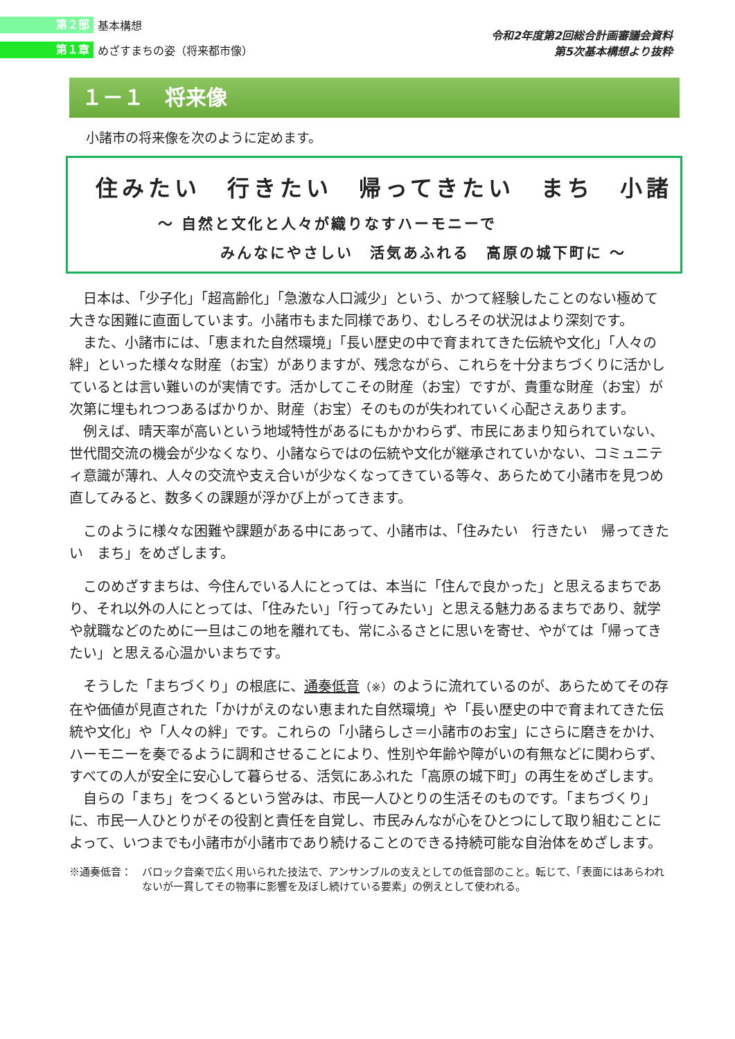第２部 基本構想
第１章 めざすまちの姿（将来都市像）
令和2年度第2回総合計画審議会資料
第5次基本構想より抜粋
１－１　将来像
小諸市の将来像を次のように定めます。
住みたい　行きたい　帰ってきたい　まち　小諸
～ 自然と文化と人々が織りなすハーモニーで
みんなにやさしい　活気あふれる　高原の城下町に ～
日本は、「少子化」「超高齢化」「急激な人口減少」という、かつて経験したことのない極めて大きな困難に直面しています。小諸市もまた同様であり、むしろその状況はより深刻です。
また、小諸市には、「恵まれた自然環境」「長い歴史の中で育まれてきた伝統や文化」「人々の絆」といった様々な財産（お宝）がありますが、残念ながら、これらを十分まちづくりに活かしているとは言い難いのが実情です。活かしてこその財産（お宝）ですが、貴重な財産（お宝）が次第に埋もれつつあるばかりか、財産（お宝）そのものが失われていく心配さえあります。
例えば、晴天率が高いという地域特性があるにもかかわらず、市民にあまり知られていない、世代間交流の機会が少なくなり、小諸ならではの伝統や文化が継承されていかない、コミュニティ意識が薄れ、人々の交流や支え合いが少なくなってきている等々、あらためて小諸市を見つめ直してみると、数多くの課題が浮かび上がってきます。
このように様々な困難や課題がある中にあって、小諸市は、「住みたい　行きたい　帰ってきたい　まち」をめざします。
このめざすまちは、今住んでいる人にとっては、本当に「住んで良かった」と思えるまちであり、それ以外の人にとっては、「住みたい」「行ってみたい」と思える魅力あるまちであり、就学や就職などのために一旦はこの地を離れても、常にふるさとに思いを寄せ、やがては「帰ってきたい」と思える心温かいまちです。
そうした「まちづくり」の根底に、通奏低音（※）のように流れているのが、あらためてその存在や価値が見直された「かけがえのない恵まれた自然環境」や「長い歴史の中で育まれてきた伝統や文化」や「人々の絆」です。これらの「小諸らしさ＝小諸市のお宝」にさらに磨きをかけ、ハーモニーを奏でるように調和させることにより、性別や年齢や障がいの有無などに関わらず、すべての人が安全に安心して暮らせる、活気にあふれた「高原の城下町」の再生をめざします。
自らの「まち」をつくるという営みは、市民一人ひとりの生活そのものです。「まちづくり」に、市民一人ひとりがその役割と責任を自覚し、市民みんなが心をひとつにして取り組むことによって、いつまでも小諸市が小諸市であり続けることのできる持続可能な自治体をめざします。
※通奏低音：　 バロック音楽で広く用いられた技法で、アンサンブルの支えとしての低音部のこと。転じて、「表面にはあらわれないが一貫してその物事に影響を及ぼし続けている要素」の例えとして使われる。